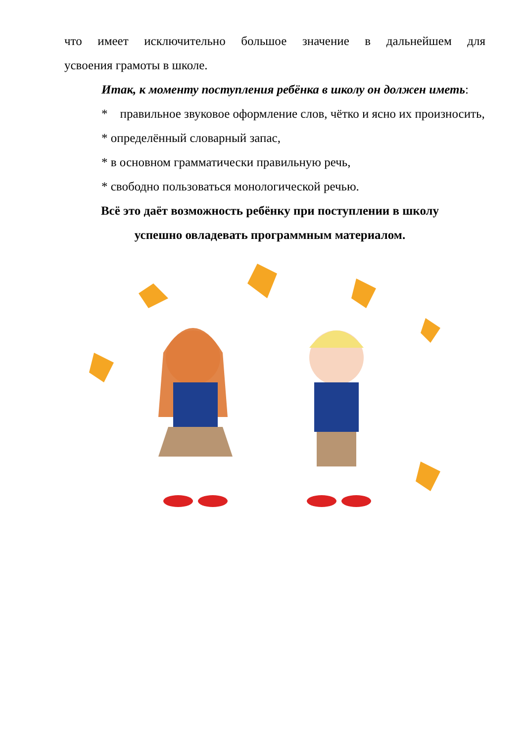что имеет исключительно большое значение в дальнейшем для
усвоения грамоты в школе.
Итак, к моменту поступления ребёнка в школу он должен иметь:
* правильное звуковое оформление слов, чётко и ясно их произносить,
* определённый словарный запас,
* в основном грамматически правильную речь,
* свободно пользоваться монологической речью.
Всё это даёт возможность ребёнку при поступлении в школу
успешно овладевать программным материалом.